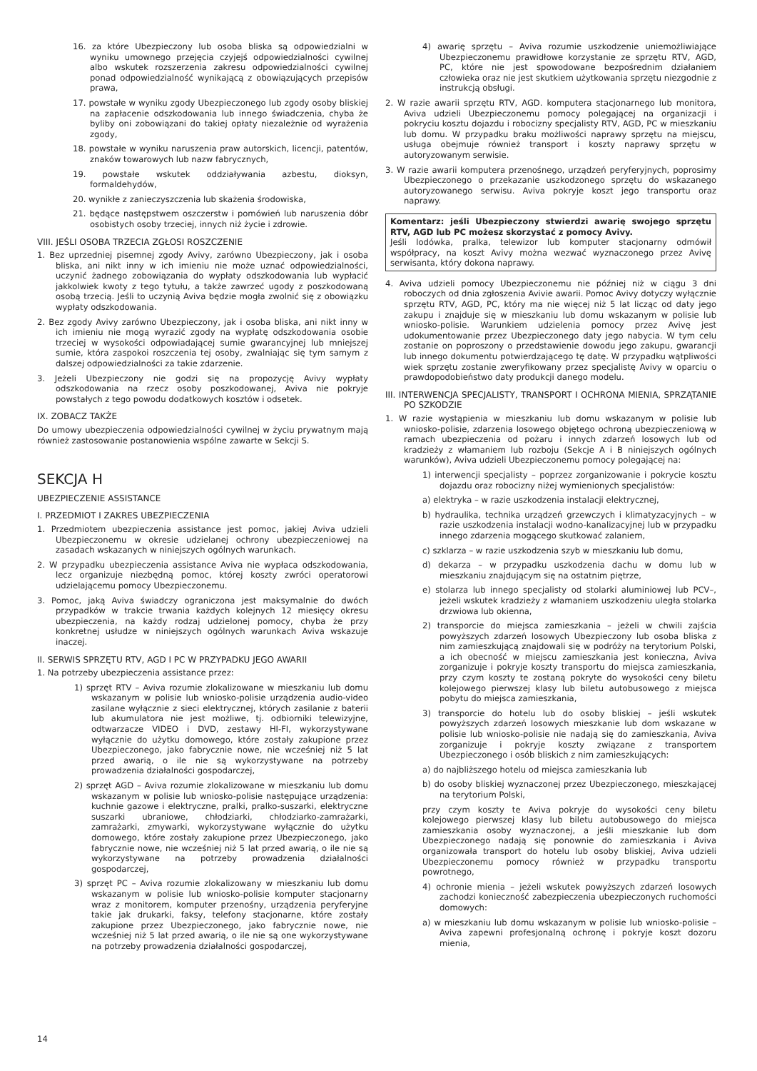16. za które Ubezpieczony lub osoba bliska są odpowiedzialni w wyniku umownego przejęcia czyjejś odpowiedzialności cywilnej albo wskutek rozszerzenia zakresu odpowiedzialności cywilnej ponad odpowiedzialność wynikającą z obowiązujących przepisów prawa,
17. powstałe w wyniku zgody Ubezpieczonego lub zgody osoby bliskiej na zapłacenie odszkodowania lub innego świadczenia, chyba że byliby oni zobowiązani do takiej opłaty niezależnie od wyrażenia zgody,
18. powstałe w wyniku naruszenia praw autorskich, licencji, patentów, znaków towarowych lub nazw fabrycznych,
19. powstałe wskutek oddziaływania azbestu, dioksyn, formaldehydów,
20. wynikłe z zanieczyszczenia lub skażenia środowiska,
21. będące następstwem oszczerstw i pomówień lub naruszenia dóbr osobistych osoby trzeciej, innych niż życie i zdrowie.
VIII. JEŚLI OSOBA TRZECIA ZGŁOSI ROSZCZENIE
1. Bez uprzedniej pisemnej zgody Avivy, zarówno Ubezpieczony, jak i osoba bliska, ani nikt inny w ich imieniu nie może uznać odpowiedzialności, uczynić żadnego zobowiązania do wypłaty odszkodowania lub wypłacić jakkolwiek kwoty z tego tytułu, a także zawrzeć ugody z poszkodowaną osobą trzecią. Jeśli to uczynią Aviva będzie mogła zwolnić się z obowiązku wypłaty odszkodowania.
2. Bez zgody Avivy zarówno Ubezpieczony, jak i osoba bliska, ani nikt inny w ich imieniu nie mogą wyrazić zgody na wypłatę odszkodowania osobie trzeciej w wysokości odpowiadającej sumie gwarancyjnej lub mniejszej sumie, która zaspokoi roszczenia tej osoby, zwalniając się tym samym z dalszej odpowiedzialności za takie zdarzenie.
3. Jeżeli Ubezpieczony nie godzi się na propozycję Avivy wypłaty odszkodowania na rzecz osoby poszkodowanej, Aviva nie pokryje powstałych z tego powodu dodatkowych kosztów i odsetek.
IX. ZOBACZ TAKŻE
Do umowy ubezpieczenia odpowiedzialności cywilnej w życiu prywatnym mają również zastosowanie postanowienia wspólne zawarte w Sekcji S.
SEKCJA H
UBEZPIECZENIE ASSISTANCE
I. PRZEDMIOT I ZAKRES UBEZPIECZENIA
1. Przedmiotem ubezpieczenia assistance jest pomoc, jakiej Aviva udzieli Ubezpieczonemu w okresie udzielanej ochrony ubezpieczeniowej na zasadach wskazanych w niniejszych ogólnych warunkach.
2. W przypadku ubezpieczenia assistance Aviva nie wypłaca odszkodowania, lecz organizuje niezbędną pomoc, której koszty zwróci operatorowi udzielającemu pomocy Ubezpieczonemu.
3. Pomoc, jaką Aviva świadczy ograniczona jest maksymalnie do dwóch przypadków w trakcie trwania każdych kolejnych 12 miesięcy okresu ubezpieczenia, na każdy rodzaj udzielonej pomocy, chyba że przy konkretnej usłudze w niniejszych ogólnych warunkach Aviva wskazuje inaczej.
II. SERWIS SPRZĘTU RTV, AGD I PC W PRZYPADKU JEGO AWARII
1. Na potrzeby ubezpieczenia assistance przez:
1) sprzęt RTV – Aviva rozumie zlokalizowane w mieszkaniu lub domu wskazanym w polisie lub wniosko-polisie urządzenia audio-video zasilane wyłącznie z sieci elektrycznej, których zasilanie z baterii lub akumulatora nie jest możliwe, tj. odbiorniki telewizyjne, odtwarzacze VIDEO i DVD, zestawy HI-FI, wykorzystywane wyłącznie do użytku domowego, które zostały zakupione przez Ubezpieczonego, jako fabrycznie nowe, nie wcześniej niż 5 lat przed awarią, o ile nie są wykorzystywane na potrzeby prowadzenia działalności gospodarczej,
2) sprzęt AGD – Aviva rozumie zlokalizowane w mieszkaniu lub domu wskazanym w polisie lub wniosko-polisie następujące urządzenia: kuchnie gazowe i elektryczne, pralki, pralko-suszarki, elektryczne suszarki ubraniowe, chłodziarki, chłodziarko-zamrażarki, zamrażarki, zmywarki, wykorzystywane wyłącznie do użytku domowego, które zostały zakupione przez Ubezpieczonego, jako fabrycznie nowe, nie wcześniej niż 5 lat przed awarią, o ile nie są wykorzystywane na potrzeby prowadzenia działalności gospodarczej,
3) sprzęt PC – Aviva rozumie zlokalizowany w mieszkaniu lub domu wskazanym w polisie lub wniosko-polisie komputer stacjonarny wraz z monitorem, komputer przenośny, urządzenia peryferyjne takie jak drukarki, faksy, telefony stacjonarne, które zostały zakupione przez Ubezpieczonego, jako fabrycznie nowe, nie wcześniej niż 5 lat przed awarią, o ile nie są one wykorzystywane na potrzeby prowadzenia działalności gospodarczej,
4) awarię sprzętu – Aviva rozumie uszkodzenie uniemożliwiające Ubezpieczonemu prawidłowe korzystanie ze sprzętu RTV, AGD, PC, które nie jest spowodowane bezpośrednim działaniem człowieka oraz nie jest skutkiem użytkowania sprzętu niezgodnie z instrukcją obsługi.
2. W razie awarii sprzętu RTV, AGD. komputera stacjonarnego lub monitora, Aviva udzieli Ubezpieczonemu pomocy polegającej na organizacji i pokryciu kosztu dojazdu i robocizny specjalisty RTV, AGD, PC w mieszkaniu lub domu. W przypadku braku możliwości naprawy sprzętu na miejscu, usługa obejmuje również transport i koszty naprawy sprzętu w autoryzowanym serwisie.
3. W razie awarii komputera przenośnego, urządzeń peryferyjnych, poprosimy Ubezpieczonego o przekazanie uszkodzonego sprzętu do wskazanego autoryzowanego serwisu. Aviva pokryje koszt jego transportu oraz naprawy.
Komentarz: jeśli Ubezpieczony stwierdzi awarię swojego sprzętu RTV, AGD lub PC możesz skorzystać z pomocy Avivy.
Jeśli lodówka, pralka, telewizor lub komputer stacjonarny odmówił współpracy, na koszt Avivy można wezwać wyznaczonego przez Avivę serwisanta, który dokona naprawy.
4. Aviva udzieli pomocy Ubezpieczonemu nie później niż w ciągu 3 dni roboczych od dnia zgłoszenia Avivie awarii. Pomoc Avivy dotyczy wyłącznie sprzętu RTV, AGD, PC, który ma nie więcej niż 5 lat licząc od daty jego zakupu i znajduje się w mieszkaniu lub domu wskazanym w polisie lub wniosko-polisie. Warunkiem udzielenia pomocy przez Avivę jest udokumentowanie przez Ubezpieczonego daty jego nabycia. W tym celu zostanie on poproszony o przedstawienie dowodu jego zakupu, gwarancji lub innego dokumentu potwierdzającego tę datę. W przypadku wątpliwości wiek sprzętu zostanie zweryfikowany przez specjalistę Avivy w oparciu o prawdopodobieństwo daty produkcji danego modelu.
III. INTERWENCJA SPECJALISTY, TRANSPORT I OCHRONA MIENIA, SPRZĄTANIE PO SZKODZIE
1. W razie wystąpienia w mieszkaniu lub domu wskazanym w polisie lub wniosko-polisie, zdarzenia losowego objętego ochroną ubezpieczeniową w ramach ubezpieczenia od pożaru i innych zdarzeń losowych lub od kradzieży z włamaniem lub rozboju (Sekcje A i B niniejszych ogólnych warunków), Aviva udzieli Ubezpieczonemu pomocy polegającej na:
1) interwencji specjalisty – poprzez zorganizowanie i pokrycie kosztu dojazdu oraz robocizny niżej wymienionych specjalistów:
a) elektryka – w razie uszkodzenia instalacji elektrycznej,
b) hydraulika, technika urządzeń grzewczych i klimatyzacyjnych – w razie uszkodzenia instalacji wodno-kanalizacyjnej lub w przypadku innego zdarzenia mogącego skutkować zalaniem,
c) szklarza – w razie uszkodzenia szyb w mieszkaniu lub domu,
d) dekarza – w przypadku uszkodzenia dachu w domu lub w mieszkaniu znajdującym się na ostatnim piętrze,
e) stolarza lub innego specjalisty od stolarki aluminiowej lub PCV–, jeżeli wskutek kradzieży z włamaniem uszkodzeniu uległa stolarka drzwiowa lub okienna,
2) transporcie do miejsca zamieszkania – jeżeli w chwili zajścia powyższych zdarzeń losowych Ubezpieczony lub osoba bliska z nim zamieszkującą znajdowali się w podróży na terytorium Polski, a ich obecność w miejscu zamieszkania jest konieczna, Aviva zorganizuje i pokryje koszty transportu do miejsca zamieszkania, przy czym koszty te zostaną pokryte do wysokości ceny biletu kolejowego pierwszej klasy lub biletu autobusowego z miejsca pobytu do miejsca zamieszkania,
3) transporcie do hotelu lub do osoby bliskiej – jeśli wskutek powyższych zdarzeń losowych mieszkanie lub dom wskazane w polisie lub wniosko-polisie nie nadają się do zamieszkania, Aviva zorganizuje i pokryje koszty związane z transportem Ubezpieczonego i osób bliskich z nim zamieszkujących:
a) do najbliższego hotelu od miejsca zamieszkania lub
b) do osoby bliskiej wyznaczonej przez Ubezpieczonego, mieszkającej na terytorium Polski,
przy czym koszty te Aviva pokryje do wysokości ceny biletu kolejowego pierwszej klasy lub biletu autobusowego do miejsca zamieszkania osoby wyznaczonej, a jeśli mieszkanie lub dom Ubezpieczonego nadają się ponownie do zamieszkania i Aviva organizowała transport do hotelu lub osoby bliskiej, Aviva udzieli Ubezpieczonemu pomocy również w przypadku transportu powrotnego,
4) ochronie mienia – jeżeli wskutek powyższych zdarzeń losowych zachodzi konieczność zabezpieczenia ubezpieczonych ruchomości domowych:
a) w mieszkaniu lub domu wskazanym w polisie lub wniosko-polisie – Aviva zapewni profesjonalną ochronę i pokryje koszt dozoru mienia,
14